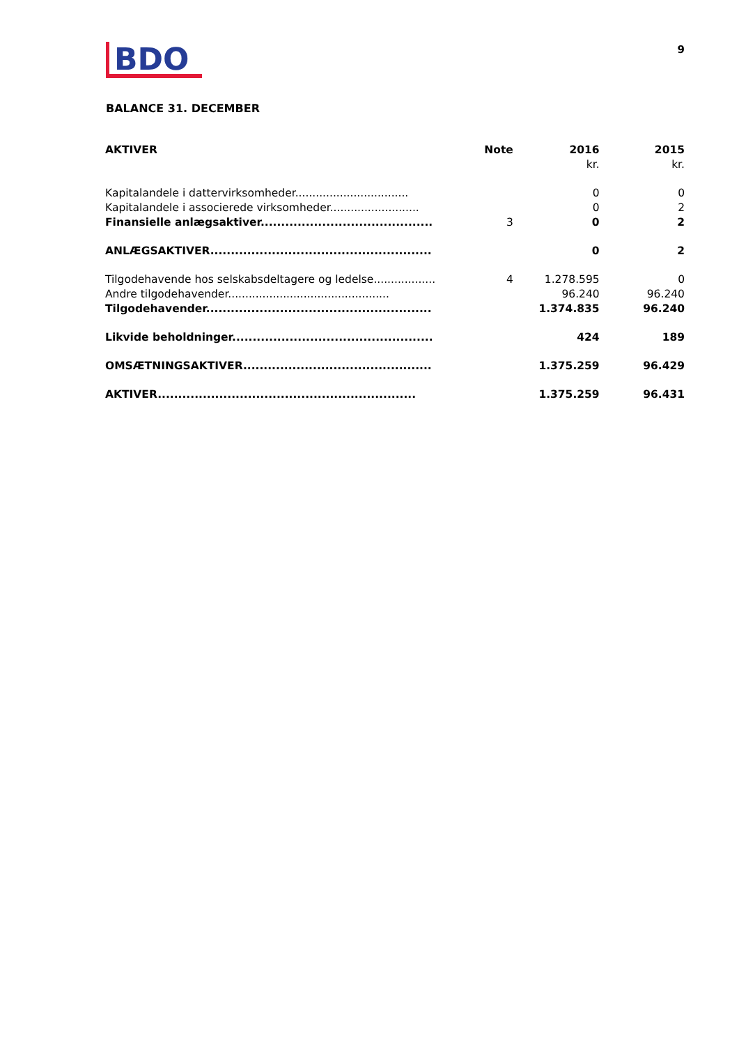BDO
9
BALANCE 31. DECEMBER
| AKTIVER | Note | 2016 kr. | 2015 kr. |
| --- | --- | --- | --- |
| Kapitalandele i dattervirksomheder................................. | | 0 | 0 |
| Kapitalandele i associerede virksomheder.......................... | | 0 | 2 |
| Finansielle anlægsaktiver.......................................... | 3 | 0 | 2 |
| ANLÆGSAKTIVER...................................................... | | 0 | 2 |
| Tilgodehavende hos selskabsdeltagere og ledelse.................. | 4 | 1.278.595 | 0 |
| Andre tilgodehavender............................................... | | 96.240 | 96.240 |
| Tilgodehavender....................................................... | | 1.374.835 | 96.240 |
| Likvide beholdninger................................................. | | 424 | 189 |
| OMSÆTNINGSAKTIVER.............................................. | | 1.375.259 | 96.429 |
| AKTIVER............................................................... | | 1.375.259 | 96.431 |